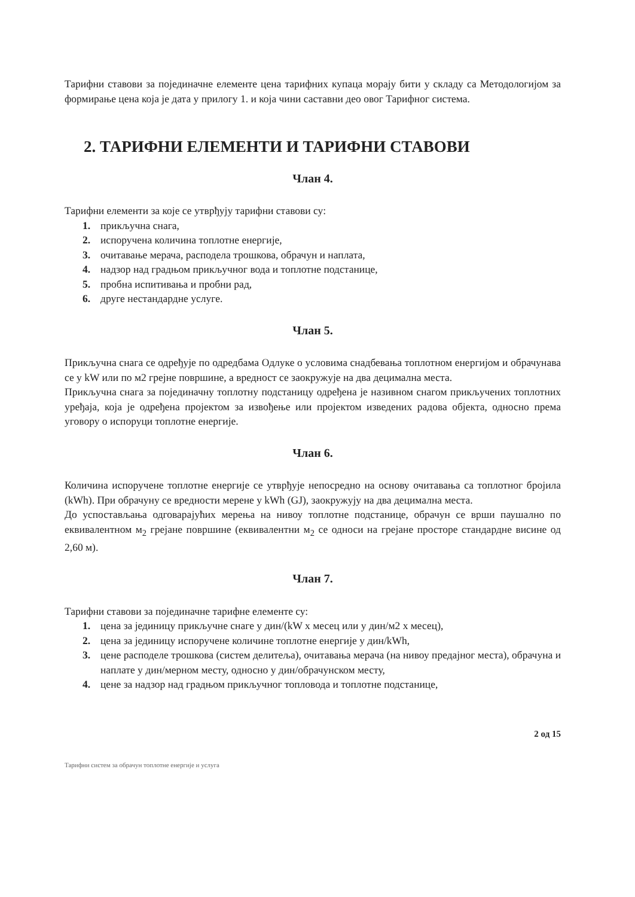Тарифни ставови за појединачне елементе цена тарифних купаца морају бити у складу са Методологијом за формирање цена која је дата у прилогу 1. и која чини саставни део овог Тарифног система.
2. ТАРИФНИ ЕЛЕМЕНТИ И ТАРИФНИ СТАВОВИ
Члан 4.
Тарифни елементи за које се утврђују тарифни ставови су:
1. прикључна снага,
2. испоручена количина топлотне енергије,
3. очитавање мерача, расподела трошкова, обрачун и наплата,
4. надзор над градњом прикључног вода и топлотне подстанице,
5. пробна испитивања и пробни рад,
6. друге нестандардне услуге.
Члан 5.
Прикључна снага се одређује по одредбама Одлуке о условима снадбевања топлотном енергијом и обрачунава се у kW или по м2 грејне површине, а вредност се заокружује на два децимална места.
Прикључна снага за појединачну топлотну подстаницу одређена је називном снагом прикључених топлотних уређаја, која је одређена пројектом за извођење или пројектом изведених радова објекта, односно према уговору о испоруци топлотне енергије.
Члан 6.
Количина испоручене топлотне енергије се утврђује непосредно на основу очитавања са топлотног бројила (kWh). При обрачуну се вредности мерене у kWh (GJ), заокружују на два децимална места.
До успостављања одговарајућих мерења на нивоу топлотне подстанице, обрачун се врши паушално по еквивалентном м<sub>2</sub> грејане површине (еквивалентни м<sub>2</sub> се односи на грејане просторе стандардне висине од 2,60 м).
Члан 7.
Тарифни ставови за појединачне тарифне елементе су:
1. цена за јединицу прикључне снаге у дин/(kW x месец или у дин/м2 x месец),
2. цена за јединицу испоручене количине топлотне енергије у дин/kWh,
3. цене расподеле трошкова (систем делитеља), очитавања мерача (на нивоу предајног места), обрачуна и наплате у дин/мерном месту, односно у дин/обрачунском месту,
4. цене за надзор над градњом прикључног топловода и топлотне подстанице,
2 од 15
Тарифни систем за обрачун топлотне енергије и услуга